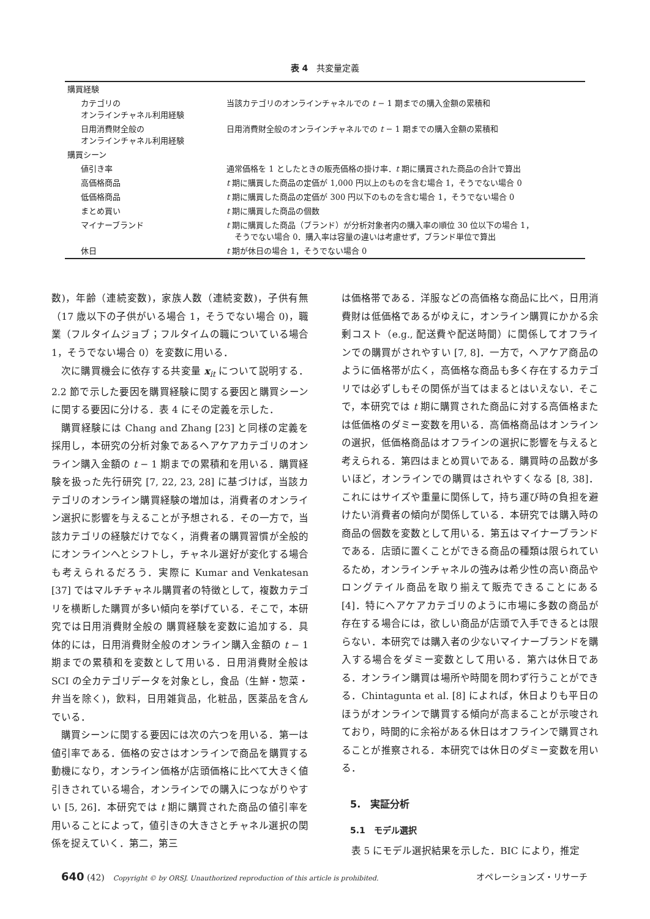表 4　共変量定義
| 購買経験 | |
| カテゴリの オンラインチャネル利用経験 | 当該カテゴリのオンラインチャネルでの t − 1 期までの購入金額の累積和 |
| 日用消費財全般の オンラインチャネル利用経験 | 日用消費財全般のオンラインチャネルでの t − 1 期までの購入金額の累積和 |
| 購買シーン | |
| 値引き率 | 通常価格を 1 としたときの販売価格の掛け率． t 期に購買された商品の合計で算出 |
| 高価格商品 | t 期に購買した商品の定価が 1,000 円以上のものを含む場合 1，そうでない場合 0 |
| 低価格商品 | t 期に購買した商品の定価が 300 円以下のものを含む場合 1，そうでない場合 0 |
| まとめ買い | t 期に購買した商品の個数 |
| マイナーブランド | t 期に購買した商品（ブランド）が分析対象者内の購入率の順位 30 位以下の場合 1， そうでない場合 0．購入率は容量の違いは考慮せず，ブランド単位で算出 |
| 休日 | t 期が休日の場合 1，そうでない場合 0 |
数)，年齢（連続変数)，家族人数（連続変数)，子供有無（17 歳以下の子供がいる場合 1，そうでない場合 0)，職業（フルタイムジョブ；フルタイムの職についている場合 1，そうでない場合 0）を変数に用いる．
次に購買機会に依存する共変量 x<sub>it</sub> について説明する．2.2 節で示した要因を購買経験に関する要因と購買シーンに関する要因に分ける．表 4 にその定義を示した．
購買経験には Chang and Zhang [23] と同様の定義を採用し，本研究の分析対象であるヘアケアカテゴリのオンライン購入金額の t − 1 期までの累積和を用いる．購買経験を扱った先行研究 [7, 22, 23, 28] に基づけば，当該カテゴリのオンライン購買経験の増加は，消費者のオンライン選択に影響を与えることが予想される．その一方で，当該カテゴリの経験だけでなく，消費者の購買習慣が全般的にオンラインへとシフトし，チャネル選好が変化する場合も考えられるだろう．実際に Kumar and Venkatesan [37] ではマルチチャネル購買者の特徴として，複数カテゴリを横断した購買が多い傾向を挙げている．そこで，本研究では日用消費財全般の 購買経験を変数に追加する．具体的には，日用消費財全般のオンライン購入金額の t − 1 期までの累積和を変数として用いる．日用消費財全般は SCI の全カテゴリデータを対象とし，食品（生鮮・惣菜・弁当を除く)，飲料，日用雑貨品，化粧品，医薬品を含んでいる．
購買シーンに関する要因には次の六つを用いる．第一は値引率である．価格の安さはオンラインで商品を購買する動機になり，オンライン価格が店頭価格に比べて大きく値引きされている場合，オンラインでの購入につながりやすい [5, 26]．本研究では t 期に購買された商品の値引率を用いることによって，値引きの大きさとチャネル選択の関係を捉えていく．第二，第三
は価格帯である．洋服などの高価格な商品に比べ，日用消費財は低価格であるがゆえに，オンライン購買にかかる余剰コスト（e.g., 配送費や配送時間）に関係してオフラインでの購買がされやすい [7, 8]．一方で，ヘアケア商品のように価格帯が広く，高価格な商品も多く存在するカテゴリでは必ずしもその関係が当てはまるとはいえない．そこで，本研究では t 期に購買された商品に対する高価格または低価格のダミー変数を用いる．高価格商品はオンラインの選択，低価格商品はオフラインの選択に影響を与えると考えられる．第四はまとめ買いである．購買時の品数が多いほど，オンラインでの購買はされやすくなる [8, 38]．これにはサイズや重量に関係して，持ち運び時の負担を避けたい消費者の傾向が関係している．本研究では購入時の商品の個数を変数として用いる．第五はマイナーブランドである．店頭に置くことができる商品の種類は限られているため，オンラインチャネルの強みは希少性の高い商品やロングテイル商品を取り揃えて販売できることにある [4]．特にヘアケアカテゴリのように市場に多数の商品が存在する場合には，欲しい商品が店頭で入手できるとは限らない．本研究では購入者の少ないマイナーブランドを購入する場合をダミー変数として用いる．第六は休日である．オンライン購買は場所や時間を問わず行うことができる．Chintagunta et al. [8] によれば，休日よりも平日のほうがオンラインで購買する傾向が高まることが示唆されており，時間的に余裕がある休日はオフラインで購買されることが推察される．本研究では休日のダミー変数を用いる．
5.　実証分析
5.1　モデル選択
表 5 にモデル選択結果を示した．BIC により，推定
640 (42)　Copyright © by ORSJ. Unauthorized reproduction of this article is prohibited. オペレーションズ・リサーチ